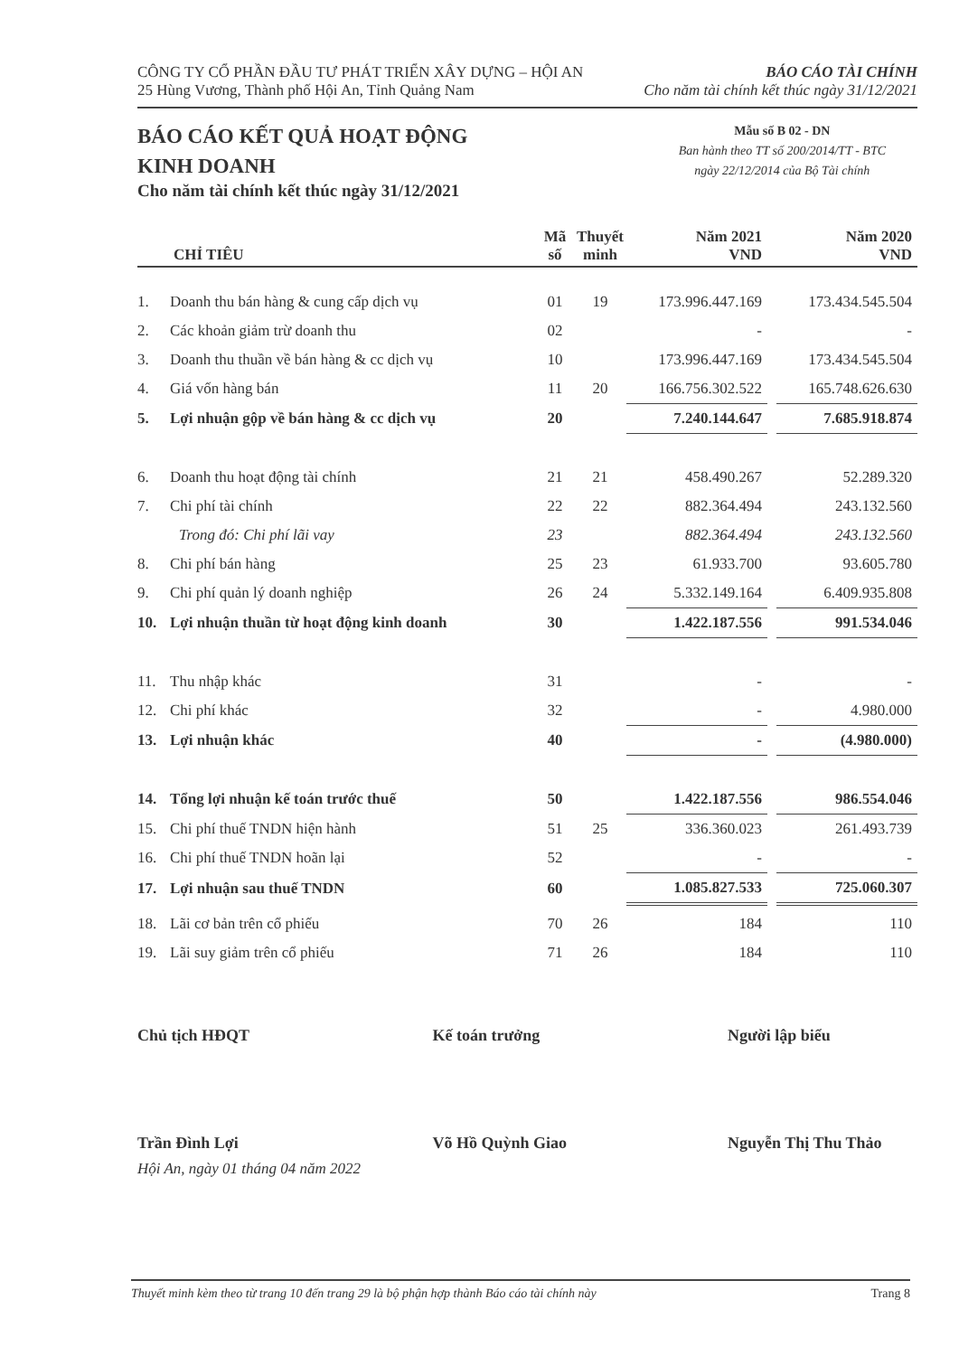CÔNG TY CỔ PHẦN ĐẦU TƯ PHÁT TRIỂN XÂY DỰNG – HỘI AN
25 Hùng Vương, Thành phố Hội An, Tỉnh Quảng Nam
BÁO CÁO TÀI CHÍNH
Cho năm tài chính kết thúc ngày 31/12/2021
BÁO CÁO KẾT QUẢ HOẠT ĐỘNG
KINH DOANH
Cho năm tài chính kết thúc ngày 31/12/2021
Mẫu số B 02 - DN
Ban hành theo TT số 200/2014/TT - BTC
ngày 22/12/2014 của Bộ Tài chính
| | CHỈ TIÊU | Mã số | Thuyết minh | Năm 2021 VND | | Năm 2020 VND |
| --- | --- | --- | --- | --- | --- | --- |
| 1. | Doanh thu bán hàng & cung cấp dịch vụ | 01 | 19 | 173.996.447.169 | | 173.434.545.504 |
| 2. | Các khoản giảm trừ doanh thu | 02 | | - | | - |
| 3. | Doanh thu thuần về bán hàng & cc dịch vụ | 10 | | 173.996.447.169 | | 173.434.545.504 |
| 4. | Giá vốn hàng bán | 11 | 20 | 166.756.302.522 | | 165.748.626.630 |
| 5. | Lợi nhuận gộp về bán hàng & cc dịch vụ | 20 | | 7.240.144.647 | | 7.685.918.874 |
| 6. | Doanh thu hoạt động tài chính | 21 | 21 | 458.490.267 | | 52.289.320 |
| 7. | Chi phí tài chính | 22 | 22 | 882.364.494 | | 243.132.560 |
| | Trong đó: Chi phí lãi vay | 23 | | 882.364.494 | | 243.132.560 |
| 8. | Chi phí bán hàng | 25 | 23 | 61.933.700 | | 93.605.780 |
| 9. | Chi phí quản lý doanh nghiệp | 26 | 24 | 5.332.149.164 | | 6.409.935.808 |
| 10. | Lợi nhuận thuần từ hoạt động kinh doanh | 30 | | 1.422.187.556 | | 991.534.046 |
| 11. | Thu nhập khác | 31 | | - | | - |
| 12. | Chi phí khác | 32 | | - | | 4.980.000 |
| 13. | Lợi nhuận khác | 40 | | - | | (4.980.000) |
| 14. | Tổng lợi nhuận kế toán trước thuế | 50 | | 1.422.187.556 | | 986.554.046 |
| 15. | Chi phí thuế TNDN hiện hành | 51 | 25 | 336.360.023 | | 261.493.739 |
| 16. | Chi phí thuế TNDN hoãn lại | 52 | | - | | - |
| 17. | Lợi nhuận sau thuế TNDN | 60 | | 1.085.827.533 | | 725.060.307 |
| 18. | Lãi cơ bản trên cổ phiếu | 70 | 26 | 184 | | 110 |
| 19. | Lãi suy giảm trên cổ phiếu | 71 | 26 | 184 | | 110 |
Chủ tịch HĐQT
Trần Đình Lợi
Kế toán trưởng
Võ Hồ Quỳnh Giao
Người lập biểu
Nguyễn Thị Thu Thảo
Hội An, ngày 01 tháng 04 năm 2022
Thuyết minh kèm theo từ trang 10 đến trang 29 là bộ phận hợp thành Báo cáo tài chính này Trang 8